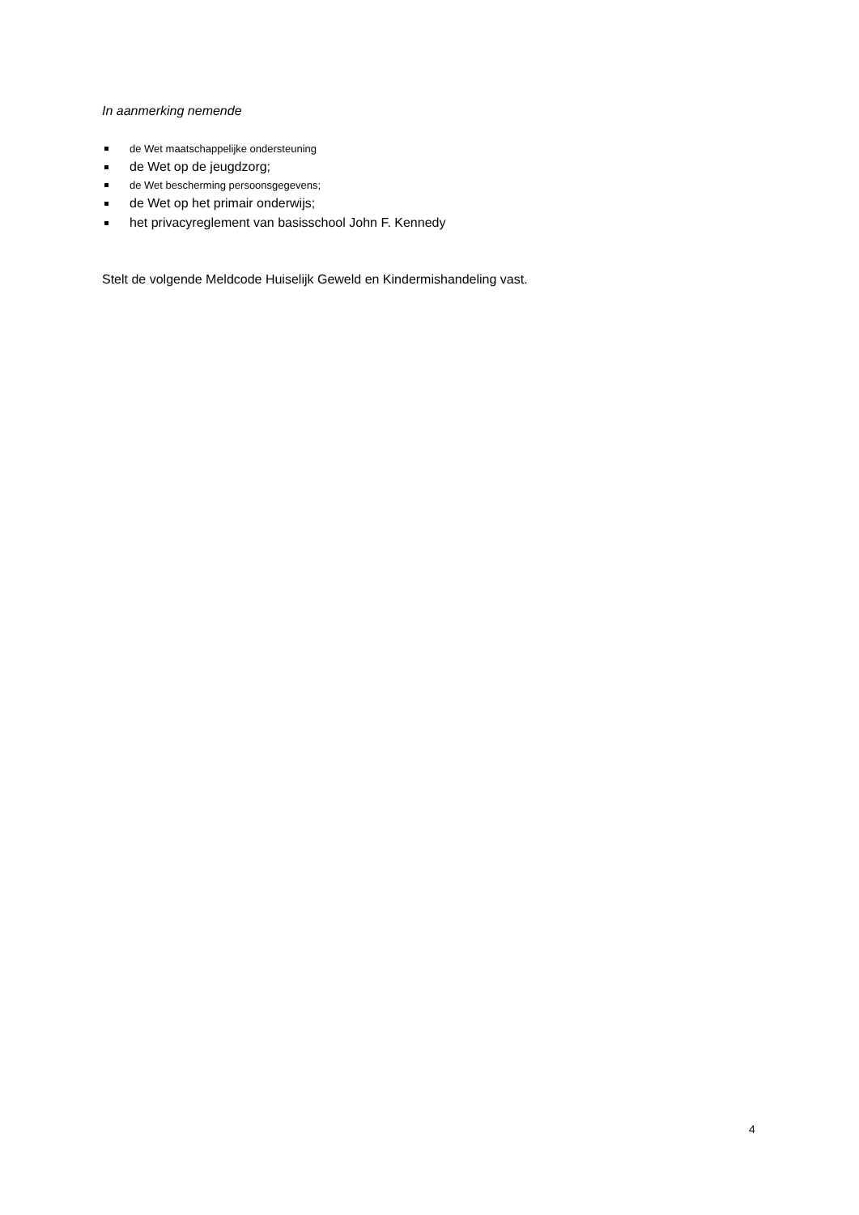In aanmerking nemende
de Wet maatschappelijke ondersteuning
de Wet op de jeugdzorg;
de Wet bescherming persoonsgegevens;
de Wet op het primair onderwijs;
het privacyreglement van basisschool John F. Kennedy
Stelt de volgende Meldcode Huiselijk Geweld en Kindermishandeling vast.
4